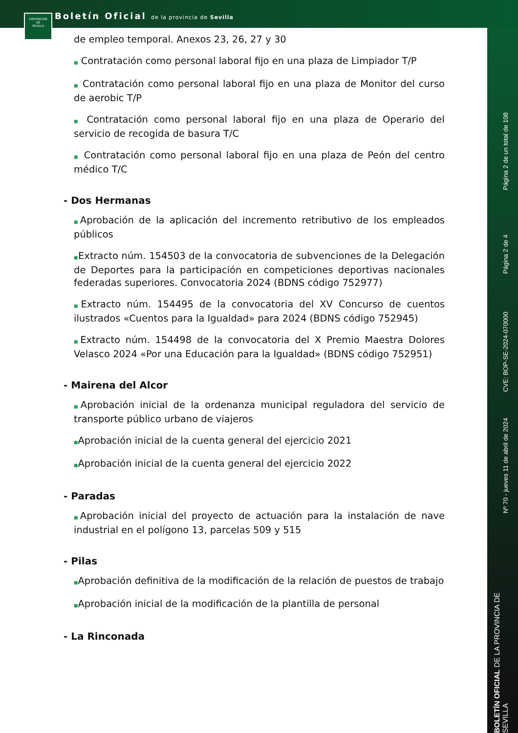DIPUTACION
DE
SEVILLA
Boletín Oficial de la provincia de Sevilla
Página 2 de un total de 108
Página 2 de 4
CVE: BOP-SE-2024-070000
Nº 70 - jueves 11 de abril de 2024
BOLETÍN OFICIAL DE LA PROVINCIA DE SEVILLA
de empleo temporal. Anexos 23, 26, 27 y 30
■ Contratación como personal laboral fijo en una plaza de Limpiador T/P
■ Contratación como personal laboral fijo en una plaza de Monitor del curso de aerobic T/P
■ Contratación como personal laboral fijo en una plaza de Operario del servicio de recogida de basura T/C
■ Contratación como personal laboral fijo en una plaza de Peón del centro médico T/C
- Dos Hermanas
■Aprobación de la aplicación del incremento retributivo de los empleados públicos
■Extracto núm. 154503 de la convocatoria de subvenciones de la Delegación de Deportes para la participación en competiciones deportivas nacionales federadas superiores. Convocatoria 2024 (BDNS código 752977)
■Extracto núm. 154495 de la convocatoria del XV Concurso de cuentos ilustrados «Cuentos para la Igualdad» para 2024 (BDNS código 752945)
■Extracto núm. 154498 de la convocatoria del X Premio Maestra Dolores Velasco 2024 «Por una Educación para la Igualdad» (BDNS código 752951)
- Mairena del Alcor
■Aprobación inicial de la ordenanza municipal reguladora del servicio de transporte público urbano de viajeros
■Aprobación inicial de la cuenta general del ejercicio 2021
■Aprobación inicial de la cuenta general del ejercicio 2022
- Paradas
■Aprobación inicial del proyecto de actuación para la instalación de nave industrial en el polígono 13, parcelas 509 y 515
- Pilas
■Aprobación definitiva de la modificación de la relación de puestos de trabajo
■Aprobación inicial de la modificación de la plantilla de personal
- La Rinconada